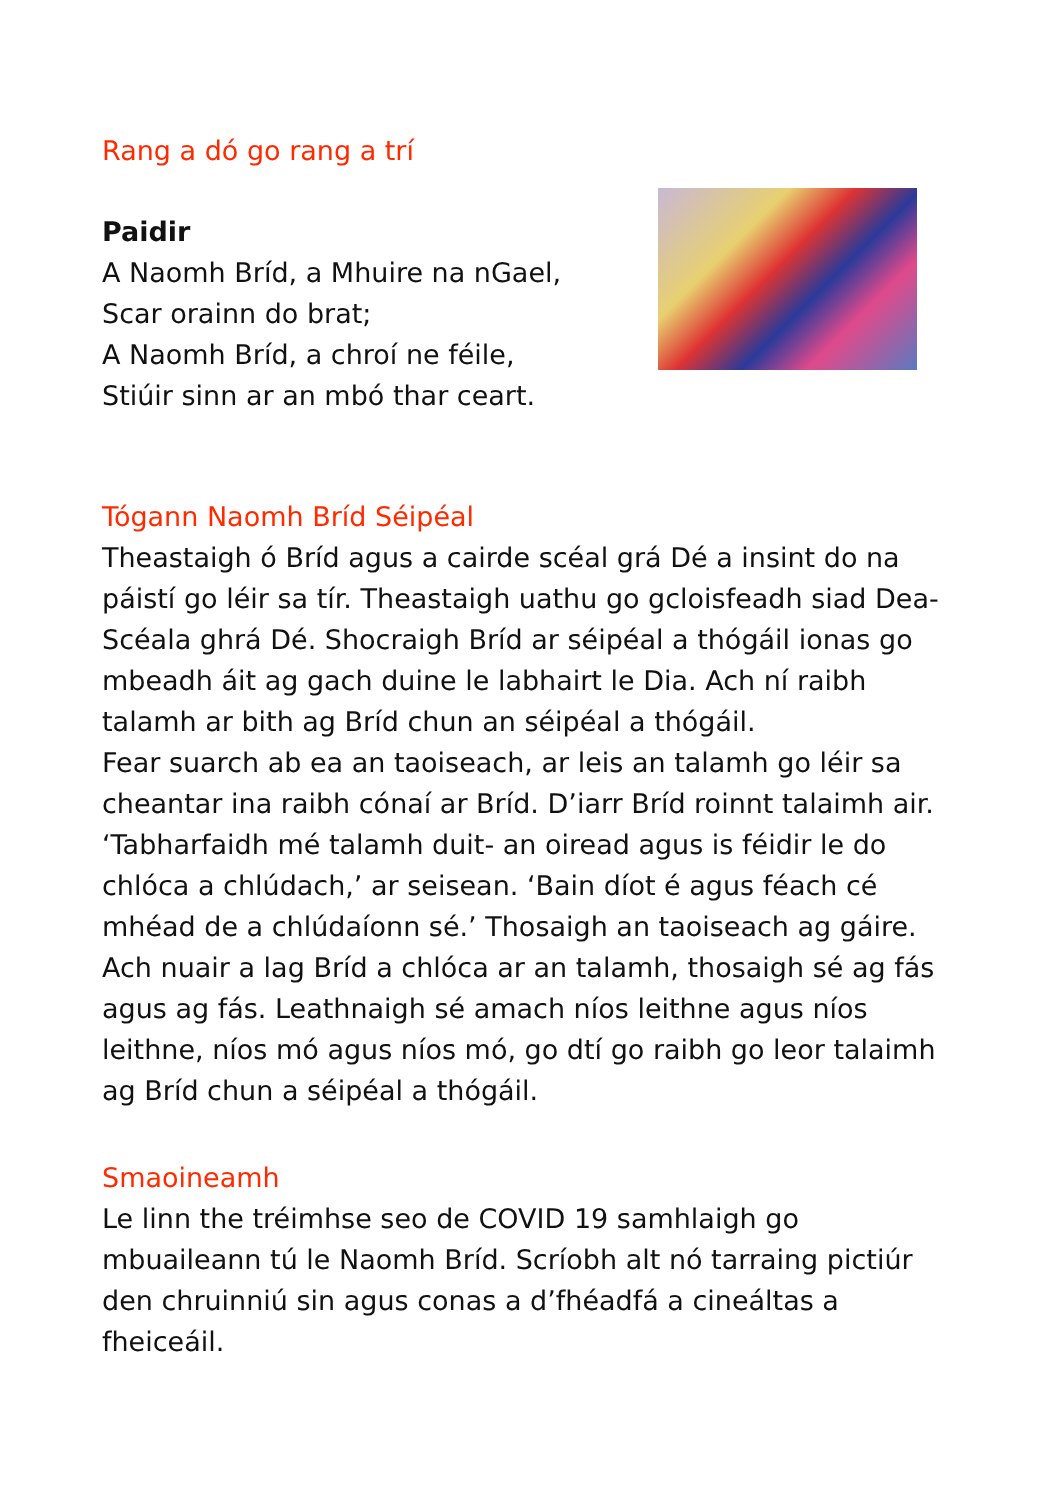Rang a dó go rang a trí
Paidir
A Naomh Bríd, a Mhuire na nGael,
Scar orainn do brat;
A Naomh Bríd, a chroí ne féile,
Stiúir sinn ar an mbó thar ceart.
Tógann Naomh Bríd Séipéal
Theastaigh ó Bríd agus a cairde scéal grá Dé a insint do na páistí go léir sa tír. Theastaigh uathu go gcloisfeadh siad Dea-Scéala ghrá Dé. Shocraigh Bríd ar séipéal a thógáil ionas go mbeadh áit ag gach duine le labhairt le Dia. Ach ní raibh talamh ar bith ag Bríd chun an séipéal a thógáil.
Fear suarch ab ea an taoiseach, ar leis an talamh go léir sa cheantar ina raibh cónaí ar Bríd. D’iarr Bríd roinnt talaimh air. ‘Tabharfaidh mé talamh duit- an oiread agus is féidir le do chlóca a chlúdach,’ ar seisean. ‘Bain díot é agus féach cé mhéad de a chlúdaíonn sé.’ Thosaigh an taoiseach ag gáire.
Ach nuair a lag Bríd a chlóca ar an talamh, thosaigh sé ag fás agus ag fás. Leathnaigh sé amach níos leithne agus níos leithne, níos mó agus níos mó, go dtí go raibh go leor talaimh ag Bríd chun a séipéal a thógáil.
Smaoineamh
Le linn the tréimhse seo de COVID 19 samhlaigh go mbuaileann tú le Naomh Bríd. Scríobh alt nó tarraing pictiúr den chruinniú sin agus conas a d’fhéadfá a cineáltas a fheiceáil.